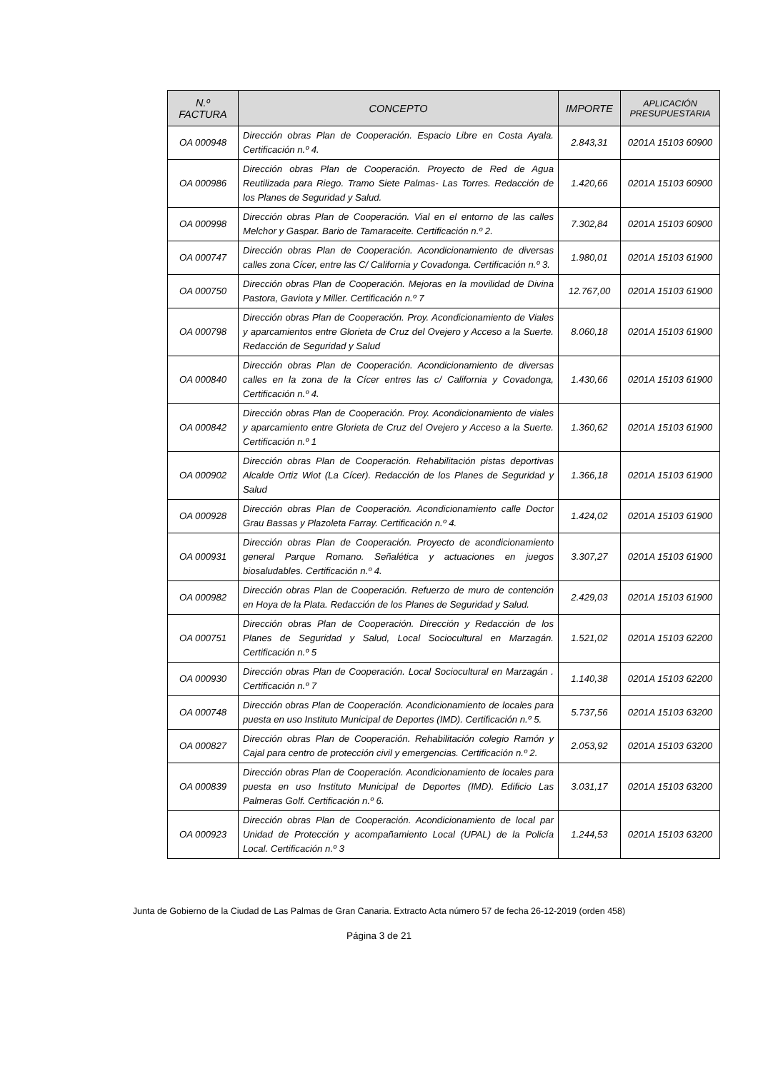| N.º FACTURA | CONCEPTO | IMPORTE | APLICACIÓN PRESUPUESTARIA |
| --- | --- | --- | --- |
| OA 000948 | Dirección obras Plan de Cooperación. Espacio Libre en Costa Ayala. Certificación n.º 4. | 2.843,31 | 0201A 15103 60900 |
| OA 000986 | Dirección obras Plan de Cooperación. Proyecto de Red de Agua Reutilizada para Riego. Tramo Siete Palmas- Las Torres. Redacción de los Planes de Seguridad y Salud. | 1.420,66 | 0201A 15103 60900 |
| OA 000998 | Dirección obras Plan de Cooperación. Vial en el entorno de las calles Melchor y Gaspar. Bario de Tamaraceite. Certificación n.º 2. | 7.302,84 | 0201A 15103 60900 |
| OA 000747 | Dirección obras Plan de Cooperación. Acondicionamiento de diversas calles zona Cícer, entre las C/ California y Covadonga. Certificación n.º 3. | 1.980,01 | 0201A 15103 61900 |
| OA 000750 | Dirección obras Plan de Cooperación. Mejoras en la movilidad de Divina Pastora, Gaviota y Miller. Certificación n.º 7 | 12.767,00 | 0201A 15103 61900 |
| OA 000798 | Dirección obras Plan de Cooperación. Proy. Acondicionamiento de Viales y aparcamientos entre Glorieta de Cruz del Ovejero y Acceso a la Suerte. Redacción de Seguridad y Salud | 8.060,18 | 0201A 15103 61900 |
| OA 000840 | Dirección obras Plan de Cooperación. Acondicionamiento de diversas calles en la zona de la Cícer entres las c/ California y Covadonga, Certificación n.º 4. | 1.430,66 | 0201A 15103 61900 |
| OA 000842 | Dirección obras Plan de Cooperación. Proy. Acondicionamiento de viales y aparcamiento entre Glorieta de Cruz del Ovejero y Acceso a la Suerte. Certificación n.º 1 | 1.360,62 | 0201A 15103 61900 |
| OA 000902 | Dirección obras Plan de Cooperación. Rehabilitación pistas deportivas Alcalde Ortiz Wiot (La Cícer). Redacción de los Planes de Seguridad y Salud | 1.366,18 | 0201A 15103 61900 |
| OA 000928 | Dirección obras Plan de Cooperación. Acondicionamiento calle Doctor Grau Bassas y Plazoleta Farray. Certificación n.º 4. | 1.424,02 | 0201A 15103 61900 |
| OA 000931 | Dirección obras Plan de Cooperación. Proyecto de acondicionamiento general Parque Romano. Señalética y actuaciones en juegos biosaludables. Certificación n.º 4. | 3.307,27 | 0201A 15103 61900 |
| OA 000982 | Dirección obras Plan de Cooperación. Refuerzo de muro de contención en Hoya de la Plata. Redacción de los Planes de Seguridad y Salud. | 2.429,03 | 0201A 15103 61900 |
| OA 000751 | Dirección obras Plan de Cooperación. Dirección y Redacción de los Planes de Seguridad y Salud, Local Sociocultural en Marzagán. Certificación n.º 5 | 1.521,02 | 0201A 15103 62200 |
| OA 000930 | Dirección obras Plan de Cooperación. Local Sociocultural en Marzagán . Certificación n.º 7 | 1.140,38 | 0201A 15103 62200 |
| OA 000748 | Dirección obras Plan de Cooperación. Acondicionamiento de locales para puesta en uso Instituto Municipal de Deportes (IMD). Certificación n.º 5. | 5.737,56 | 0201A 15103 63200 |
| OA 000827 | Dirección obras Plan de Cooperación. Rehabilitación colegio Ramón y Cajal para centro de protección civil y emergencias. Certificación n.º 2. | 2.053,92 | 0201A 15103 63200 |
| OA 000839 | Dirección obras Plan de Cooperación. Acondicionamiento de locales para puesta en uso Instituto Municipal de Deportes (IMD). Edificio Las Palmeras Golf. Certificación n.º 6. | 3.031,17 | 0201A 15103 63200 |
| OA 000923 | Dirección obras Plan de Cooperación. Acondicionamiento de local par Unidad de Protección y acompañamiento Local (UPAL) de la Policía Local. Certificación n.º 3 | 1.244,53 | 0201A 15103 63200 |
Junta de Gobierno de la Ciudad de Las Palmas de Gran Canaria. Extracto Acta número 57 de fecha 26-12-2019 (orden 458)
Página 3 de 21